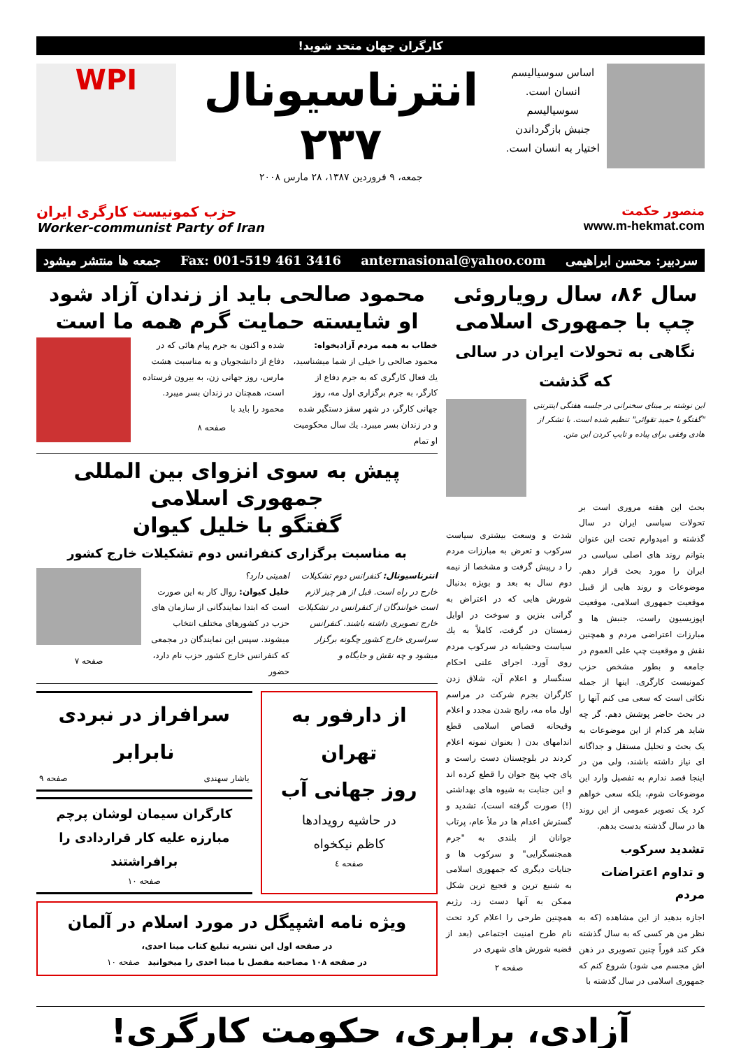کارگران جهان متحد شوید!
اساس سوسیالیسم
انسان است.
سوسیالیسم
جنبش بازگرداندن
اختیار به انسان است.
انترناسیونال
۲۳۷
جمعه، ۹ فروردین ۱۳۸۷، ۲۸ مارس ۲۰۰۸
WPI
منصور حکمت
www.m-hekmat.com
حزب کمونیست کارگری ایران
Worker-communist Party of Iran
سردبیر: محسن ابراهیمی anternasional@yahoo.com Fax: 001-519 461 3416 جمعه ها منتشر میشود
سال ۸۶، سال رویاروئی
چپ با جمهوری اسلامی
نگاهی به تحولات ایران در سالی که گذشت
این نوشته بر مبنای سخنرانی در جلسه هفتگی اینترنتی "گفتگو با حمید تقوائی" تنظیم شده است. با تشکر از هادی وقفی برای پیاده و تایپ کردن این متن.
بحث این هفته مروری است بر تحولات سیاسی ایران در سال گذشته و امیدوارم تحت این عنوان بتوانم روند های اصلی سیاسی در ایران را مورد بحث قرار دهم. موضوعات و روند هایی از قبیل موقعیت جمهوری اسلامی، موقعیت اپوزیسیون راست، جنبش ها و مبارزات اعتراضی مردم و همچنین نقش و موقعیت چپ علی العموم در جامعه و بطور مشخص حزب کمونیست کارگری. اینها از جمله نکاتی است که سعی می کنم آنها را در بحث حاضر پوشش دهم. گر چه شاید هر کدام از این موضوعات به یک بحث و تحلیل مستقل و جداگانه ای نیاز داشته باشند، ولی من در اینجا قصد ندارم به تفصیل وارد این موضوعات شوم، بلکه سعی خواهم کرد یک تصویر عمومی از این روند ها در سال گذشته بدست بدهم.
تشدید سرکوب
و تداوم اعتراضات مردم
اجازه بدهید از این مشاهده (که به نظر من هر کسی که به سال گذشته فکر کند فوراً چنین تصویری در ذهن اش مجسم می شود) شروع کنم که جمهوری اسلامی در سال گذشته با
شدت و وسعت بیشتری سیاست سرکوب و تعرض به مبارزات مردم را د رپیش گرفت و مشخصا از نیمه دوم سال به بعد و بویژه بدنبال شورش هایی که در اعتراض به گرانی بنزین و سوخت در اوایل زمستان در گرفت، کاملاً به یك سیاست وحشیانه در سرکوب مردم روی آورد. اجرای علنی احکام سنگسار و اعلام آن، شلاق زدن کارگران بجرم شرکت در مراسم اول ماه مه، رایج شدن مجدد و اعلام وقیحانه قصاص اسلامی قطع اندامهای بدن ( بعنوان نمونه اعلام کردند در بلوچستان دست راست و پای چپ پنج جوان را قطع کرده اند و این جنایت به شیوه های بهداشتی (!) صورت گرفته است)، تشدید و گسترش اعدام ها در ملأ عام، پرتاب جوانان از بلندی به "جرم همجنسگرایی" و سرکوب ها و جنایات دیگری که جمهوری اسلامی به شنیع ترین و فجیع ترین شکل ممکن به آنها دست زد. رژیم همچنین طرحی را اعلام کرد تحت نام طرح امنیت اجتماعی (بعد از قضیه شورش های شهری در
صفحه ۲
محمود صالحی باید از زندان آزاد شود
او شایسته حمایت گرم همه ما است
خطاب به همه مردم آزادیخواه:
محمود صالحی را خیلی از شما میشناسید، یك فعال کارگری که به جرم دفاع از کارگر، به جرم برگزاری اول مه، روز جهانی کارگر، در شهر سقز دستگیر شده و در زندان بسر میبرد. یك سال محکومیت او تمام
شده و اکنون به جرم پیام هائی که در دفاع از دانشجویان و به مناسبت هشت مارس، روز جهانی زن، به بیرون فرستاده است، همچنان در زندان بسر میبرد. محمود را باید با
صفحه ۸
پیش به سوی انزوای بین المللی جمهوری اسلامی
گفتگو با خلیل کیوان
به مناسبت برگزاری کنفرانس دوم تشکیلات خارج کشور
انترناسیونال: کنفرانس دوم تشکیلات خارج در راه است. قبل از هر چیز لازم است خوانندگان از کنفرانس در تشکیلات خارج تصویری داشته باشند. کنفرانس سراسری خارج کشور چگونه برگزار میشود و چه نقش و جایگاه و
اهمیتی دارد؟
خلیل کیوان: روال کار به این صورت است که ابتدا نمایندگانی از سازمان های حزب در کشورهای مختلف انتخاب میشوند. سپس این نمایندگان در مجمعی که کنفرانس خارج کشور حزب نام دارد، حضور
صفحه ۷
از دارفور به تهران
روز جهانی آب
در حاشیه رویدادها
کاظم نیکخواه
صفحه ٤
سرافراز در نبردی نابرابر
یاشار سهندی صفحه ۹
کارگران سیمان لوشان پرچم مبارزه علیه کار قراردادی را برافراشتند
صفحه ۱۰
ویژه نامه اشپیگل در مورد اسلام در آلمان
در صفحه اول این نشریه تبلیغ کتاب مینا احدی،
در صفحه ۱۰۸ مصاحبه مفصل با مینا احدی را میخوانید صفحه ۱۰
آزادی، برابری، حکومت کارگری!